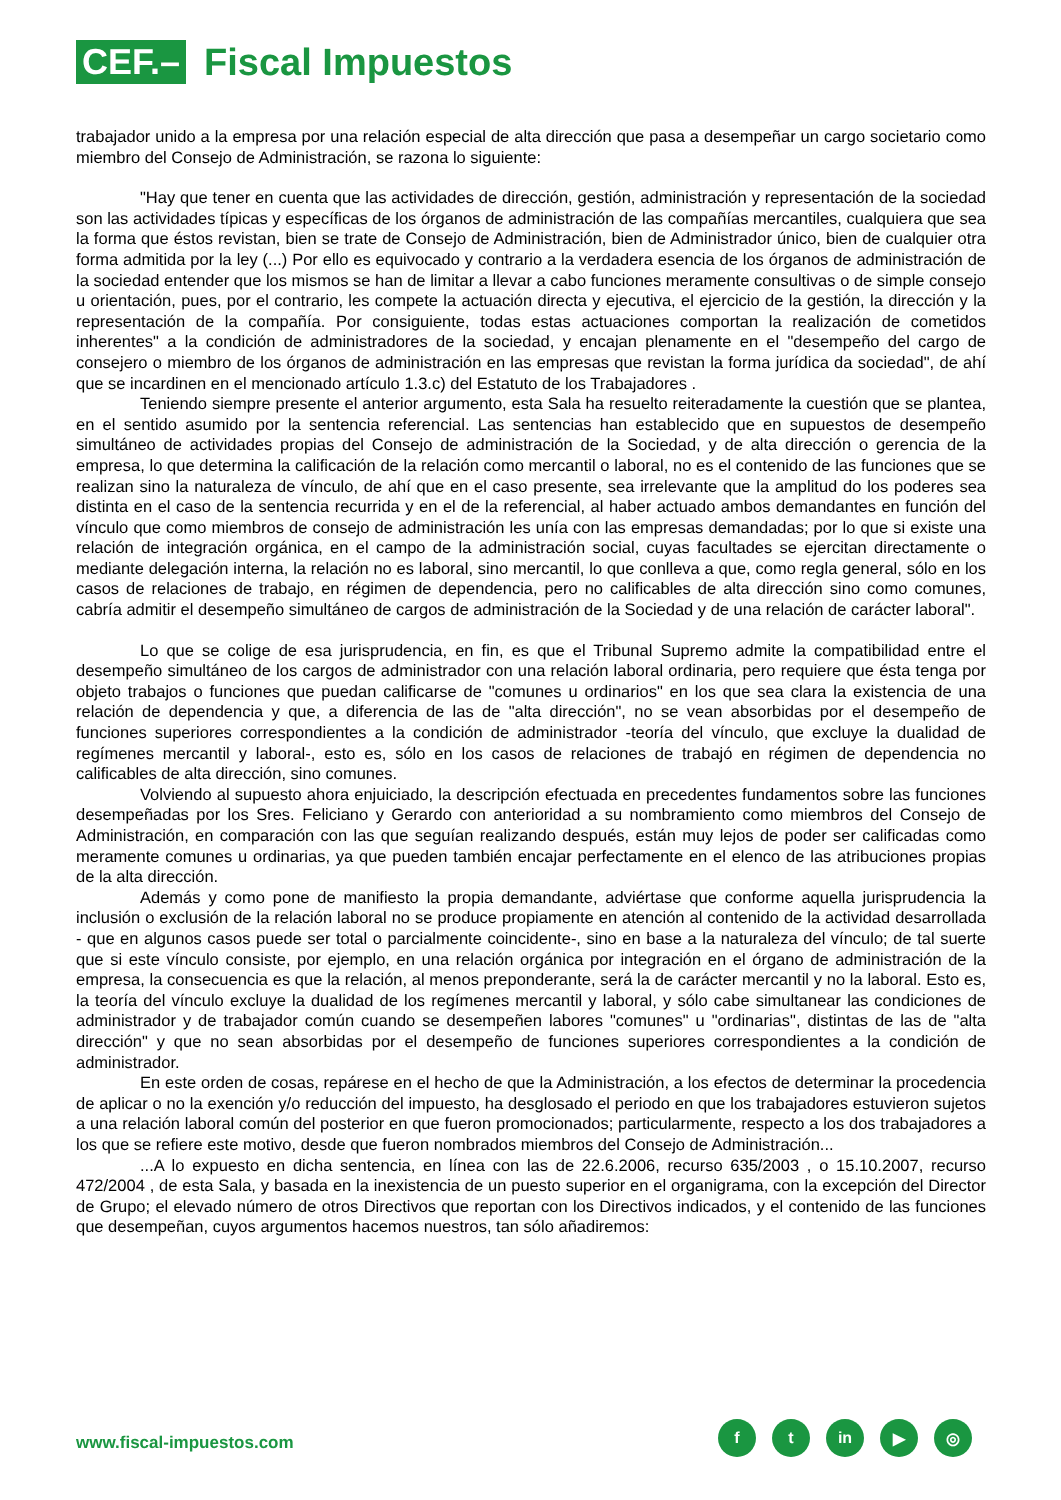CEF.–
Fiscal Impuestos
trabajador unido a la empresa por una relación especial de alta dirección que pasa a desempeñar un cargo societario como miembro del Consejo de Administración, se razona lo siguiente:
"Hay que tener en cuenta que las actividades de dirección, gestión, administración y representación de la sociedad son las actividades típicas y específicas de los órganos de administración de las compañías mercantiles, cualquiera que sea la forma que éstos revistan, bien se trate de Consejo de Administración, bien de Administrador único, bien de cualquier otra forma admitida por la ley (...) Por ello es equivocado y contrario a la verdadera esencia de los órganos de administración de la sociedad entender que los mismos se han de limitar a llevar a cabo funciones meramente consultivas o de simple consejo u orientación, pues, por el contrario, les compete la actuación directa y ejecutiva, el ejercicio de la gestión, la dirección y la representación de la compañía. Por consiguiente, todas estas actuaciones comportan la realización de cometidos inherentes" a la condición de administradores de la sociedad, y encajan plenamente en el "desempeño del cargo de consejero o miembro de los órganos de administración en las empresas que revistan la forma jurídica da sociedad", de ahí que se incardinen en el mencionado artículo 1.3.c) del Estatuto de los Trabajadores .
Teniendo siempre presente el anterior argumento, esta Sala ha resuelto reiteradamente la cuestión que se plantea, en el sentido asumido por la sentencia referencial. Las sentencias han establecido que en supuestos de desempeño simultáneo de actividades propias del Consejo de administración de la Sociedad, y de alta dirección o gerencia de la empresa, lo que determina la calificación de la relación como mercantil o laboral, no es el contenido de las funciones que se realizan sino la naturaleza de vínculo, de ahí que en el caso presente, sea irrelevante que la amplitud do los poderes sea distinta en el caso de la sentencia recurrida y en el de la referencial, al haber actuado ambos demandantes en función del vínculo que como miembros de consejo de administración les unía con las empresas demandadas; por lo que si existe una relación de integración orgánica, en el campo de la administración social, cuyas facultades se ejercitan directamente o mediante delegación interna, la relación no es laboral, sino mercantil, lo que conlleva a que, como regla general, sólo en los casos de relaciones de trabajo, en régimen de dependencia, pero no calificables de alta dirección sino como comunes, cabría admitir el desempeño simultáneo de cargos de administración de la Sociedad y de una relación de carácter laboral".
Lo que se colige de esa jurisprudencia, en fin, es que el Tribunal Supremo admite la compatibilidad entre el desempeño simultáneo de los cargos de administrador con una relación laboral ordinaria, pero requiere que ésta tenga por objeto trabajos o funciones que puedan calificarse de "comunes u ordinarios" en los que sea clara la existencia de una relación de dependencia y que, a diferencia de las de "alta dirección", no se vean absorbidas por el desempeño de funciones superiores correspondientes a la condición de administrador -teoría del vínculo, que excluye la dualidad de regímenes mercantil y laboral-, esto es, sólo en los casos de relaciones de trabajó en régimen de dependencia no calificables de alta dirección, sino comunes.
Volviendo al supuesto ahora enjuiciado, la descripción efectuada en precedentes fundamentos sobre las funciones desempeñadas por los Sres. Feliciano y Gerardo con anterioridad a su nombramiento como miembros del Consejo de Administración, en comparación con las que seguían realizando después, están muy lejos de poder ser calificadas como meramente comunes u ordinarias, ya que pueden también encajar perfectamente en el elenco de las atribuciones propias de la alta dirección.
Además y como pone de manifiesto la propia demandante, adviértase que conforme aquella jurisprudencia la inclusión o exclusión de la relación laboral no se produce propiamente en atención al contenido de la actividad desarrollada - que en algunos casos puede ser total o parcialmente coincidente-, sino en base a la naturaleza del vínculo; de tal suerte que si este vínculo consiste, por ejemplo, en una relación orgánica por integración en el órgano de administración de la empresa, la consecuencia es que la relación, al menos preponderante, será la de carácter mercantil y no la laboral. Esto es, la teoría del vínculo excluye la dualidad de los regímenes mercantil y laboral, y sólo cabe simultanear las condiciones de administrador y de trabajador común cuando se desempeñen labores "comunes" u "ordinarias", distintas de las de "alta dirección" y que no sean absorbidas por el desempeño de funciones superiores correspondientes a la condición de administrador.
En este orden de cosas, repárese en el hecho de que la Administración, a los efectos de determinar la procedencia de aplicar o no la exención y/o reducción del impuesto, ha desglosado el periodo en que los trabajadores estuvieron sujetos a una relación laboral común del posterior en que fueron promocionados; particularmente, respecto a los dos trabajadores a los que se refiere este motivo, desde que fueron nombrados miembros del Consejo de Administración...
...A lo expuesto en dicha sentencia, en línea con las de 22.6.2006, recurso 635/2003 , o 15.10.2007, recurso 472/2004 , de esta Sala, y basada en la inexistencia de un puesto superior en el organigrama, con la excepción del Director de Grupo; el elevado número de otros Directivos que reportan con los Directivos indicados, y el contenido de las funciones que desempeñan, cuyos argumentos hacemos nuestros, tan sólo añadiremos:
www.fiscal-impuestos.com
ft in ▶ ◎